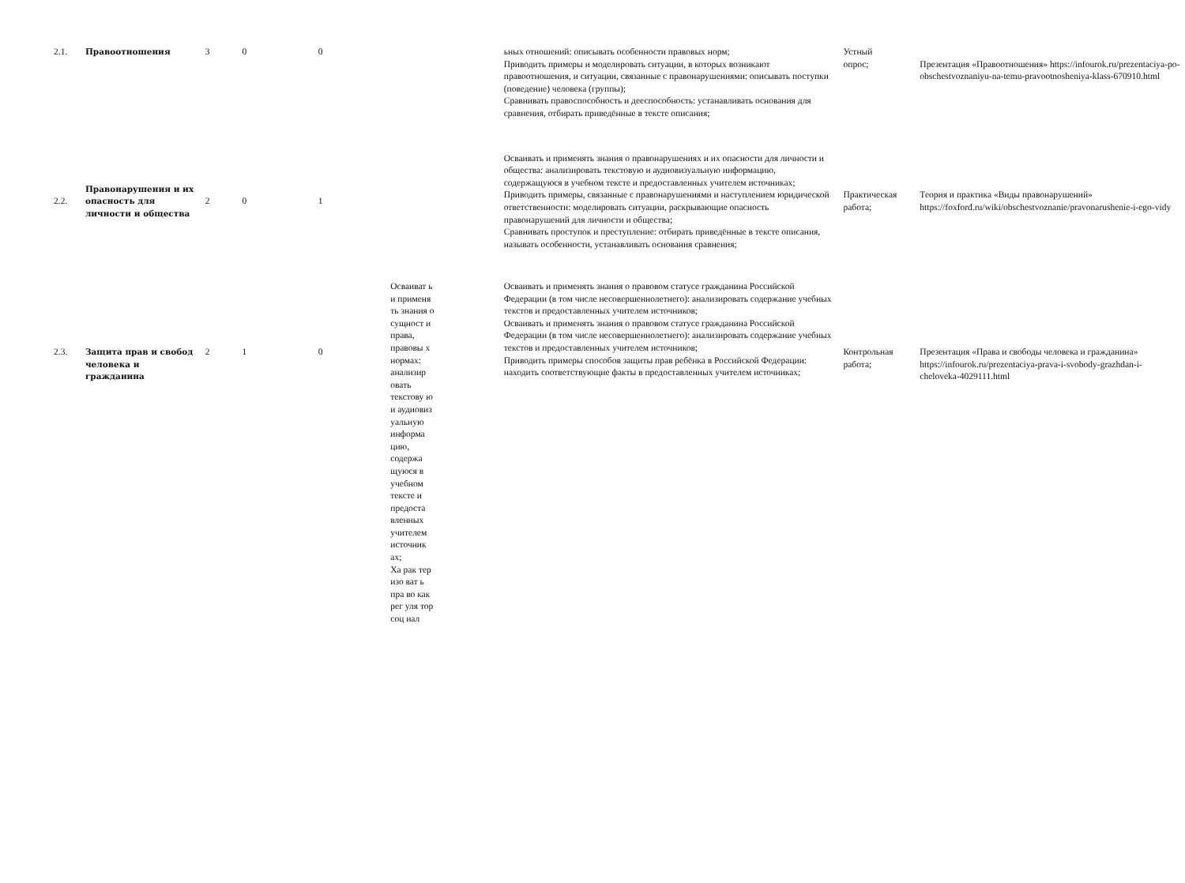| 2.1. | Правоотношения | 3 | 0 | 0 | | | ьных отношений: описывать особенности правовых норм; Приводить примеры и моделировать ситуации, в которых возникают правоотношения, и ситуации, связанные с правонарушениями: описывать поступки (поведение) человека (группы); Сравнивать правоспособность и дееспособность: устанавливать основания для сравнения, отбирать приведённые в тексте описания; | Устный опрос; | Презентация «Правоотношения» https://infourok.ru/prezentaciya-po-obschestvoznaniyu-na-temu-pravootnosheniya-klass-670910.html |
| 2.2. | Правонарушения и их опасность для личности и общества | 2 | 0 | 1 | | | Осваивать и применять знания о правонарушениях и их опасности для личности и общества: анализировать текстовую и аудиовизуальную информацию, содержащуюся в учебном тексте и предоставленных учителем источниках; Приводить примеры, связанные с правонарушениями и наступлением юридической ответственности: моделировать ситуации, раскрывающие опасность правонарушений для личности и общества; Сравнивать проступок и преступление: отбирать приведённые в тексте описания, называть особенности, устанавливать основания сравнения; | Практическая работа; | Теория и практика «Виды правонарушений» https://foxford.ru/wiki/obschestvoznanie/pravonarushenie-i-ego-vidy |
| 2.3. | Защита прав и свобод человека и гражданина | 2 | 1 | 0 | Осваиват ь и применя ть знания о сущност и права, правовы х нормах: анализир овать текстову ю и аудиовиз уальную информа цию, содержа щуюся в учебном тексте и предоста вленных учителем источник ах; Ха рак тер изо ват ь пра во как рег уля тор соц иал | | Осваивать и применять знания о правовом статусе гражданина Российской Федерации (в том числе несовершеннолетнего): анализировать содержание учебных текстов и предоставленных учителем источников; Осваивать и применять знания о правовом статусе гражданина Российской Федерации (в том числе несовершеннолетнего): анализировать содержание учебных текстов и предоставленных учителем источников; Приводить примеры способов защиты прав ребёнка в Российской Федерации: находить соответствующие факты в предоставленных учителем источниках; | Контрольная работа; | Презентация «Права и свободы человека и гражданина» https://infourok.ru/prezentaciya-prava-i-svobody-grazhdan-i-cheloveka-4029111.html |